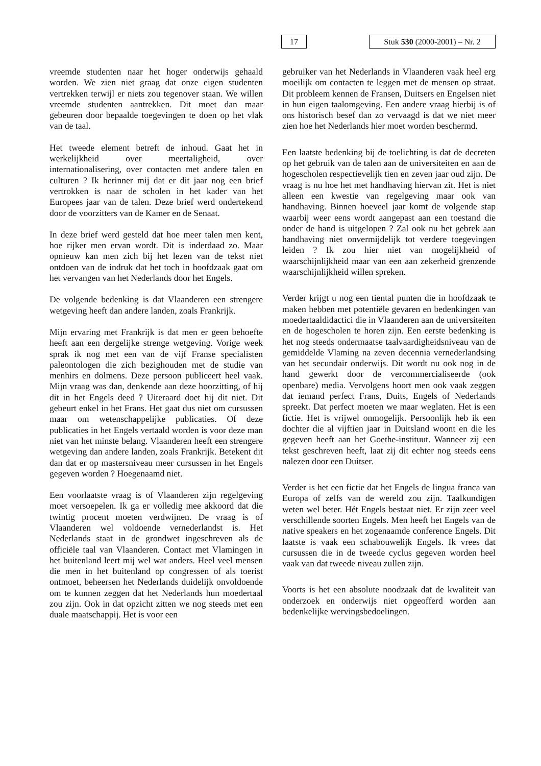17
Stuk 530 (2000-2001) – Nr. 2
vreemde studenten naar het hoger onderwijs gehaald worden. We zien niet graag dat onze eigen studenten vertrekken terwijl er niets zou tegenover staan. We willen vreemde studenten aantrekken. Dit moet dan maar gebeuren door bepaalde toegevingen te doen op het vlak van de taal.
Het tweede element betreft de inhoud. Gaat het in werkelijkheid over meertaligheid, over internationalisering, over contacten met andere talen en culturen ? Ik herinner mij dat er dit jaar nog een brief vertrokken is naar de scholen in het kader van het Europees jaar van de talen. Deze brief werd ondertekend door de voorzitters van de Kamer en de Senaat.
In deze brief werd gesteld dat hoe meer talen men kent, hoe rijker men ervan wordt. Dit is inderdaad zo. Maar opnieuw kan men zich bij het lezen van de tekst niet ontdoen van de indruk dat het toch in hoofdzaak gaat om het vervangen van het Nederlands door het Engels.
De volgende bedenking is dat Vlaanderen een strengere wetgeving heeft dan andere landen, zoals Frankrijk.
Mijn ervaring met Frankrijk is dat men er geen behoefte heeft aan een dergelijke strenge wetgeving. Vorige week sprak ik nog met een van de vijf Franse specialisten paleontologen die zich bezighouden met de studie van menhirs en dolmens. Deze persoon publiceert heel vaak. Mijn vraag was dan, denkende aan deze hoorzitting, of hij dit in het Engels deed ? Uiteraard doet hij dit niet. Dit gebeurt enkel in het Frans. Het gaat dus niet om cursussen maar om wetenschappelijke publicaties. Of deze publicaties in het Engels vertaald worden is voor deze man niet van het minste belang. Vlaanderen heeft een strengere wetgeving dan andere landen, zoals Frankrijk. Betekent dit dan dat er op mastersniveau meer cursussen in het Engels gegeven worden ? Hoegenaamd niet.
Een voorlaatste vraag is of Vlaanderen zijn regelgeving moet versoepelen. Ik ga er volledig mee akkoord dat die twintig procent moeten verdwijnen. De vraag is of Vlaanderen wel voldoende vernederlandst is. Het Nederlands staat in de grondwet ingeschreven als de officiële taal van Vlaanderen. Contact met Vlamingen in het buitenland leert mij wel wat anders. Heel veel mensen die men in het buitenland op congressen of als toerist ontmoet, beheersen het Nederlands duidelijk onvoldoende om te kunnen zeggen dat het Nederlands hun moedertaal zou zijn. Ook in dat opzicht zitten we nog steeds met een duale maatschappij. Het is voor een
gebruiker van het Nederlands in Vlaanderen vaak heel erg moeilijk om contacten te leggen met de mensen op straat. Dit probleem kennen de Fransen, Duitsers en Engelsen niet in hun eigen taalomgeving. Een andere vraag hierbij is of ons historisch besef dan zo vervaagd is dat we niet meer zien hoe het Nederlands hier moet worden beschermd.
Een laatste bedenking bij de toelichting is dat de decreten op het gebruik van de talen aan de universiteiten en aan de hogescholen respectievelijk tien en zeven jaar oud zijn. De vraag is nu hoe het met handhaving hiervan zit. Het is niet alleen een kwestie van regelgeving maar ook van handhaving. Binnen hoeveel jaar komt de volgende stap waarbij weer eens wordt aangepast aan een toestand die onder de hand is uitgelopen ? Zal ook nu het gebrek aan handhaving niet onvermijdelijk tot verdere toegevingen leiden ? Ik zou hier niet van mogelijkheid of waarschijnlijkheid maar van een aan zekerheid grenzende waarschijnlijkheid willen spreken.
Verder krijgt u nog een tiental punten die in hoofdzaak te maken hebben met potentiële gevaren en bedenkingen van moedertaaldidactici die in Vlaanderen aan de universiteiten en de hogescholen te horen zijn. Een eerste bedenking is het nog steeds ondermaatse taalvaardigheidsniveau van de gemiddelde Vlaming na zeven decennia vernederlandsing van het secundair onderwijs. Dit wordt nu ook nog in de hand gewerkt door de vercommercialiseerde (ook openbare) media. Vervolgens hoort men ook vaak zeggen dat iemand perfect Frans, Duits, Engels of Nederlands spreekt. Dat perfect moeten we maar weglaten. Het is een fictie. Het is vrijwel onmogelijk. Persoonlijk heb ik een dochter die al vijftien jaar in Duitsland woont en die les gegeven heeft aan het Goethe-instituut. Wanneer zij een tekst geschreven heeft, laat zij dit echter nog steeds eens nalezen door een Duitser.
Verder is het een fictie dat het Engels de lingua franca van Europa of zelfs van de wereld zou zijn. Taalkundigen weten wel beter. Hét Engels bestaat niet. Er zijn zeer veel verschillende soorten Engels. Men heeft het Engels van de native speakers en het zogenaamde conference Engels. Dit laatste is vaak een schabouwelijk Engels. Ik vrees dat cursussen die in de tweede cyclus gegeven worden heel vaak van dat tweede niveau zullen zijn.
Voorts is het een absolute noodzaak dat de kwaliteit van onderzoek en onderwijs niet opgeofferd worden aan bedenkelijke wervingsbedoelingen.